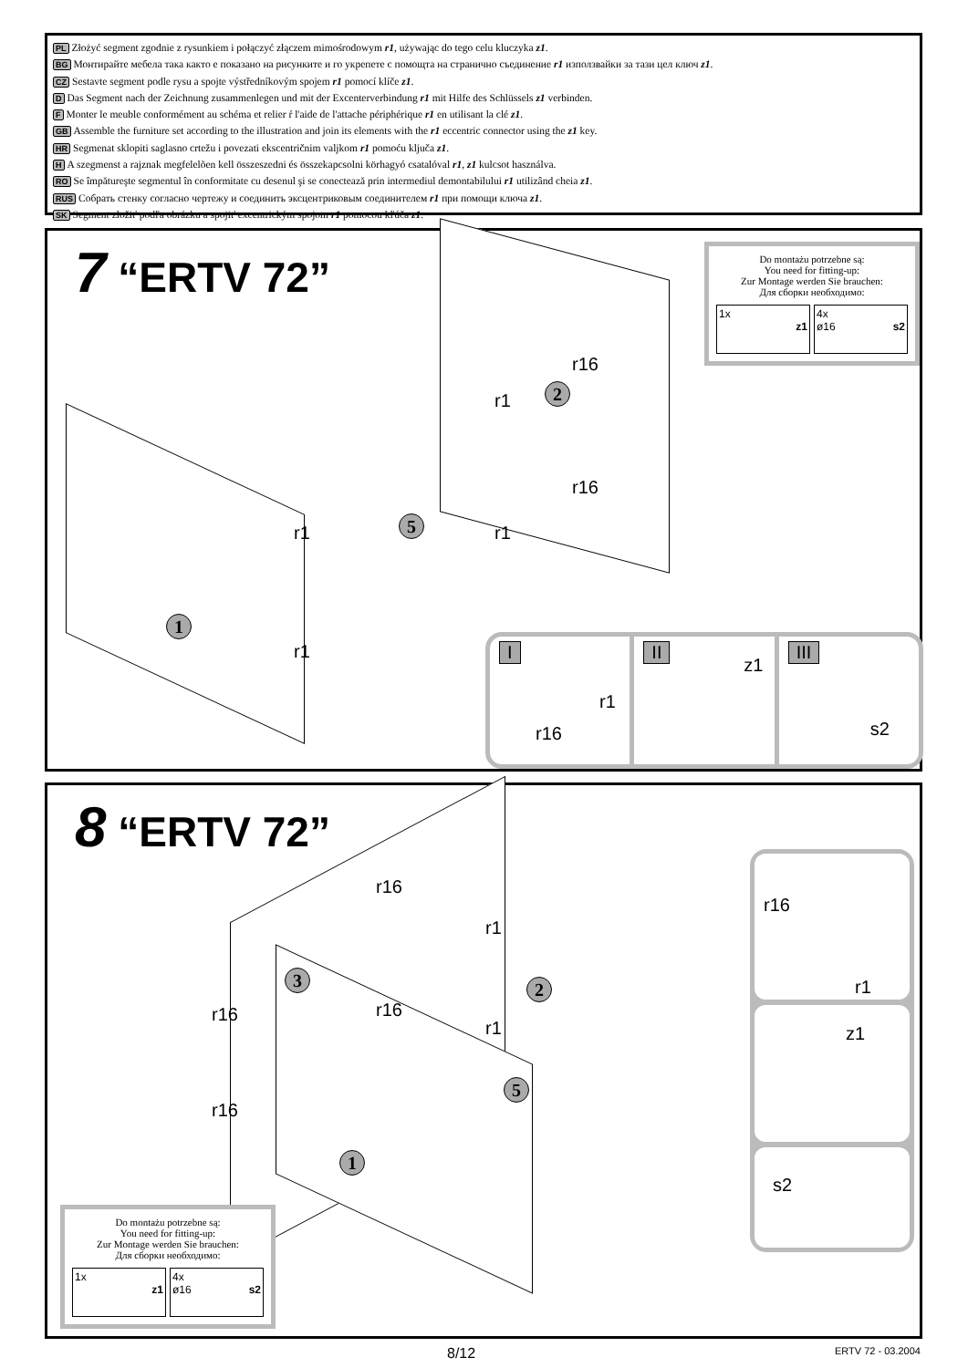PL Złożyć segment zgodnie z rysunkiem i połączyć złączem mimośrodowym r1, używając do tego celu kluczyka z1.
BG Монтирайте мебела така както е показано на рисунките и го укрепете с помощта на странично съединение r1 използвайки за тази цел ключ z1.
CZ Sestavte segment podle rysu a spojte výstředníkovým spojem r1 pomocí klíče z1.
D Das Segment nach der Zeichnung zusammenlegen und mit der Excenterverbindung r1 mit Hilfe des Schlüssels z1 verbinden.
F Monter le meuble conformément au schéma et relier ŕ l'aide de l'attache périphérique r1 en utilisant la clé z1.
GB Assemble the furniture set according to the illustration and join its elements with the r1 eccentric connector using the z1 key.
HR Segmenat sklopiti saglasno crtežu i povezati ekscentričnim valjkom r1 pomoću ključa z1.
H A szegmenst a rajznak megfelelõen kell összeszedni és összekapcsolni körhagyó csatalóval r1, z1 kulcsot használva.
RO Se împătureşte segmentul în conformitate cu desenul şi se conectează prin intermediul demontabilului r1 utilizând cheia z1.
RUS Собрать стенку согласно чертежу и соединить эксцентриковым соединителем r1 при помощи ключа z1.
SK Segment zložiť podľa obrázku a spojiť excentrickým spojom r1 pomocou kľúča z1.
7 “ERTV 72”
Do montażu potrzebne są:
You need for fitting-up:
Zur Montage werden Sie brauchen:
Для сборки необходимо:
1x
z1
4x
ø16 s2
r16
r1 2
r16
r1 5 r1
1
r1
I
r1
r16
II
z1
III
s2
8 “ERTV 72”
r16
r1
3 2
r16 r16
r1
5
r16
1
r16
r1
z1
s2
Do montażu potrzebne są:
You need for fitting-up:
Zur Montage werden Sie brauchen:
Для сборки необходимо:
1x
z1
4x
ø16 s2
8/12 ERTV 72 - 03.2004